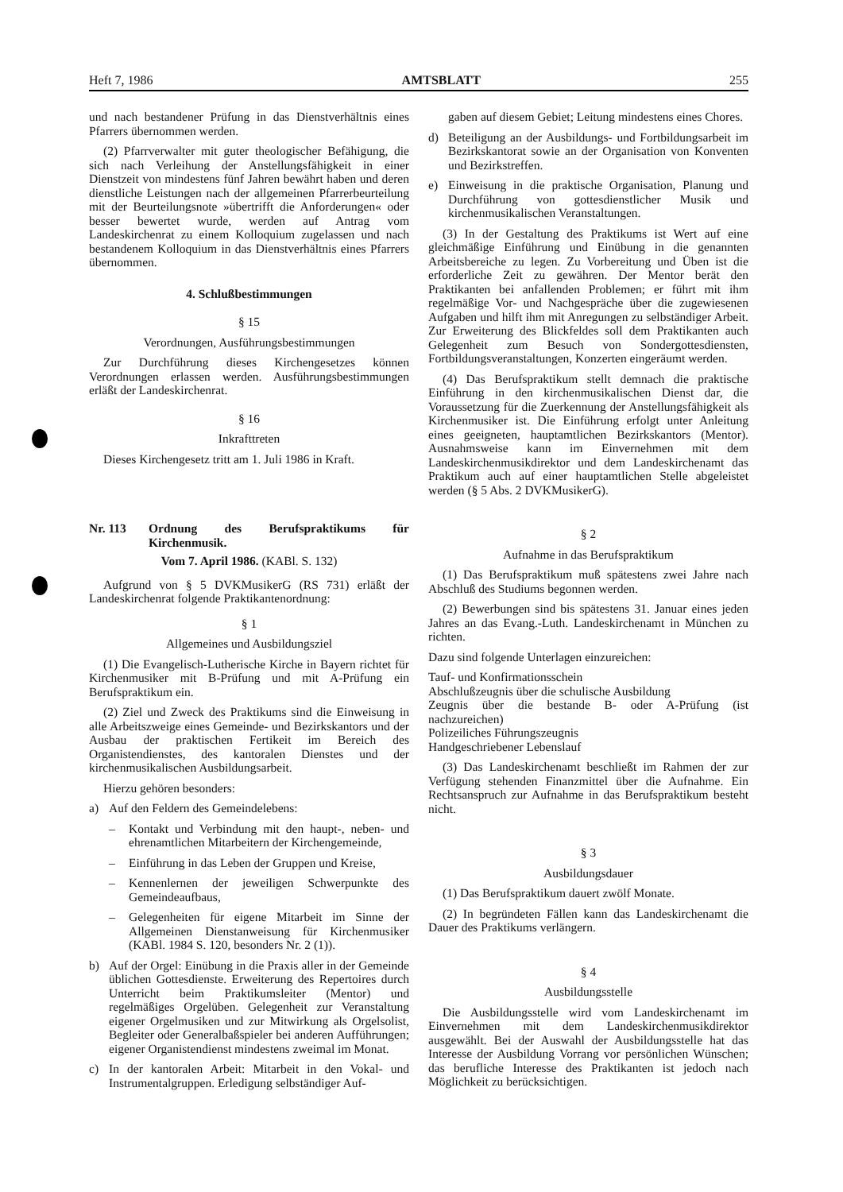Heft 7, 1986 AMTSBLATT 255
und nach bestandener Prüfung in das Dienstverhältnis eines Pfarrers übernommen werden.
(2) Pfarrverwalter mit guter theologischer Befähigung, die sich nach Verleihung der Anstellungsfähigkeit in einer Dienstzeit von mindestens fünf Jahren bewährt haben und deren dienstliche Leistungen nach der allgemeinen Pfarrerbeurteilung mit der Beurteilungsnote »übertrifft die Anforderungen« oder besser bewertet wurde, werden auf Antrag vom Landeskirchenrat zu einem Kolloquium zugelassen und nach bestandenem Kolloquium in das Dienstverhältnis eines Pfarrers übernommen.
4. Schlußbestimmungen
§ 15
Verordnungen, Ausführungsbestimmungen
Zur Durchführung dieses Kirchengesetzes können Verordnungen erlassen werden. Ausführungsbestimmungen erläßt der Landeskirchenrat.
§ 16
Inkrafttreten
Dieses Kirchengesetz tritt am 1. Juli 1986 in Kraft.
Nr. 113 Ordnung des Berufspraktikums für Kirchenmusik.
Vom 7. April 1986. (KABl. S. 132)
Aufgrund von § 5 DVKMusikerG (RS 731) erläßt der Landeskirchenrat folgende Praktikantenordnung:
§ 1
Allgemeines und Ausbildungsziel
(1) Die Evangelisch-Lutherische Kirche in Bayern richtet für Kirchenmusiker mit B-Prüfung und mit A-Prüfung ein Berufspraktikum ein.
(2) Ziel und Zweck des Praktikums sind die Einweisung in alle Arbeitszweige eines Gemeinde- und Bezirkskantors und der Ausbau der praktischen Fertikeit im Bereich des Organistendienstes, des kantoralen Dienstes und der kirchenmusikalischen Ausbildungsarbeit.
Hierzu gehören besonders:
a) Auf den Feldern des Gemeindelebens:
– Kontakt und Verbindung mit den haupt-, neben- und ehrenamtlichen Mitarbeitern der Kirchengemeinde,
– Einführung in das Leben der Gruppen und Kreise,
– Kennenlernen der jeweiligen Schwerpunkte des Gemeindeaufbaus,
– Gelegenheiten für eigene Mitarbeit im Sinne der Allgemeinen Dienstanweisung für Kirchenmusiker (KABl. 1984 S. 120, besonders Nr. 2 (1)).
b) Auf der Orgel: Einübung in die Praxis aller in der Gemeinde üblichen Gottesdienste. Erweiterung des Repertoires durch Unterricht beim Praktikumsleiter (Mentor) und regelmäßiges Orgelüben. Gelegenheit zur Veranstaltung eigener Orgelmusiken und zur Mitwirkung als Orgelsolist, Begleiter oder Generalbaßspieler bei anderen Aufführungen; eigener Organistendienst mindestens zweimal im Monat.
c) In der kantoralen Arbeit: Mitarbeit in den Vokal- und Instrumentalgruppen. Erledigung selbständiger Auf-
gaben auf diesem Gebiet; Leitung mindestens eines Chores.
d) Beteiligung an der Ausbildungs- und Fortbildungsarbeit im Bezirkskantorat sowie an der Organisation von Konventen und Bezirkstreffen.
e) Einweisung in die praktische Organisation, Planung und Durchführung von gottesdienstlicher Musik und kirchenmusikalischen Veranstaltungen.
(3) In der Gestaltung des Praktikums ist Wert auf eine gleichmäßige Einführung und Einübung in die genannten Arbeitsbereiche zu legen. Zu Vorbereitung und Üben ist die erforderliche Zeit zu gewähren. Der Mentor berät den Praktikanten bei anfallenden Problemen; er führt mit ihm regelmäßige Vor- und Nachgespräche über die zugewiesenen Aufgaben und hilft ihm mit Anregungen zu selbständiger Arbeit. Zur Erweiterung des Blickfeldes soll dem Praktikanten auch Gelegenheit zum Besuch von Sondergottesdiensten, Fortbildungsveranstaltungen, Konzerten eingeräumt werden.
(4) Das Berufspraktikum stellt demnach die praktische Einführung in den kirchenmusikalischen Dienst dar, die Voraussetzung für die Zuerkennung der Anstellungsfähigkeit als Kirchenmusiker ist. Die Einführung erfolgt unter Anleitung eines geeigneten, hauptamtlichen Bezirkskantors (Mentor). Ausnahmsweise kann im Einvernehmen mit dem Landeskirchenmusikdirektor und dem Landeskirchenamt das Praktikum auch auf einer hauptamtlichen Stelle abgeleistet werden (§ 5 Abs. 2 DVKMusikerG).
§ 2
Aufnahme in das Berufspraktikum
(1) Das Berufspraktikum muß spätestens zwei Jahre nach Abschluß des Studiums begonnen werden.
(2) Bewerbungen sind bis spätestens 31. Januar eines jeden Jahres an das Evang.-Luth. Landeskirchenamt in München zu richten.
Dazu sind folgende Unterlagen einzureichen:
Tauf- und Konfirmationsschein
Abschlußzeugnis über die schulische Ausbildung
Zeugnis über die bestande B- oder A-Prüfung (ist nachzureichen)
Polizeiliches Führungszeugnis
Handgeschriebener Lebenslauf
(3) Das Landeskirchenamt beschließt im Rahmen der zur Verfügung stehenden Finanzmittel über die Aufnahme. Ein Rechtsanspruch zur Aufnahme in das Berufspraktikum besteht nicht.
§ 3
Ausbildungsdauer
(1) Das Berufspraktikum dauert zwölf Monate.
(2) In begründeten Fällen kann das Landeskirchenamt die Dauer des Praktikums verlängern.
§ 4
Ausbildungsstelle
Die Ausbildungsstelle wird vom Landeskirchenamt im Einvernehmen mit dem Landeskirchenmusikdirektor ausgewählt. Bei der Auswahl der Ausbildungsstelle hat das Interesse der Ausbildung Vorrang vor persönlichen Wünschen; das berufliche Interesse des Praktikanten ist jedoch nach Möglichkeit zu berücksichtigen.